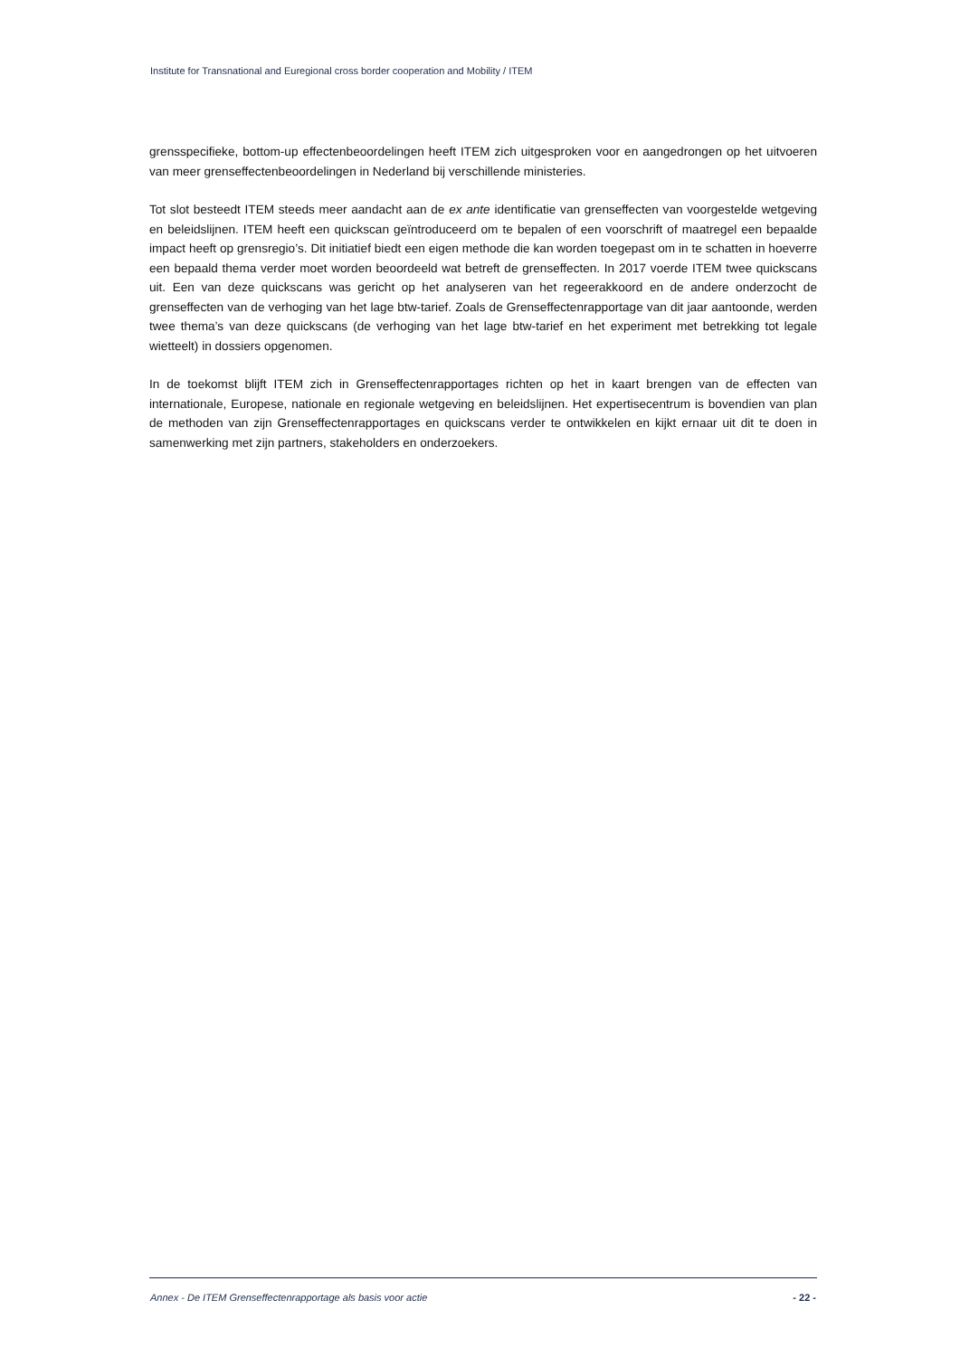Institute for Transnational and Euregional cross border cooperation and Mobility / ITEM
grensspecifieke, bottom-up effectenbeoordelingen heeft ITEM zich uitgesproken voor en aangedrongen op het uitvoeren van meer grenseffectenbeoordelingen in Nederland bij verschillende ministeries.
Tot slot besteedt ITEM steeds meer aandacht aan de ex ante identificatie van grenseffecten van voorgestelde wetgeving en beleidslijnen. ITEM heeft een quickscan geïntroduceerd om te bepalen of een voorschrift of maatregel een bepaalde impact heeft op grensregio’s. Dit initiatief biedt een eigen methode die kan worden toegepast om in te schatten in hoeverre een bepaald thema verder moet worden beoordeeld wat betreft de grenseffecten. In 2017 voerde ITEM twee quickscans uit. Een van deze quickscans was gericht op het analyseren van het regeerakkoord en de andere onderzocht de grenseffecten van de verhoging van het lage btw-tarief. Zoals de Grenseffectenrapportage van dit jaar aantoonde, werden twee thema’s van deze quickscans (de verhoging van het lage btw-tarief en het experiment met betrekking tot legale wietteelt) in dossiers opgenomen.
In de toekomst blijft ITEM zich in Grenseffectenrapportages richten op het in kaart brengen van de effecten van internationale, Europese, nationale en regionale wetgeving en beleidslijnen. Het expertisecentrum is bovendien van plan de methoden van zijn Grenseffectenrapportages en quickscans verder te ontwikkelen en kijkt ernaar uit dit te doen in samenwerking met zijn partners, stakeholders en onderzoekers.
Annex - De ITEM Grenseffectenrapportage als basis voor actie - 22 -